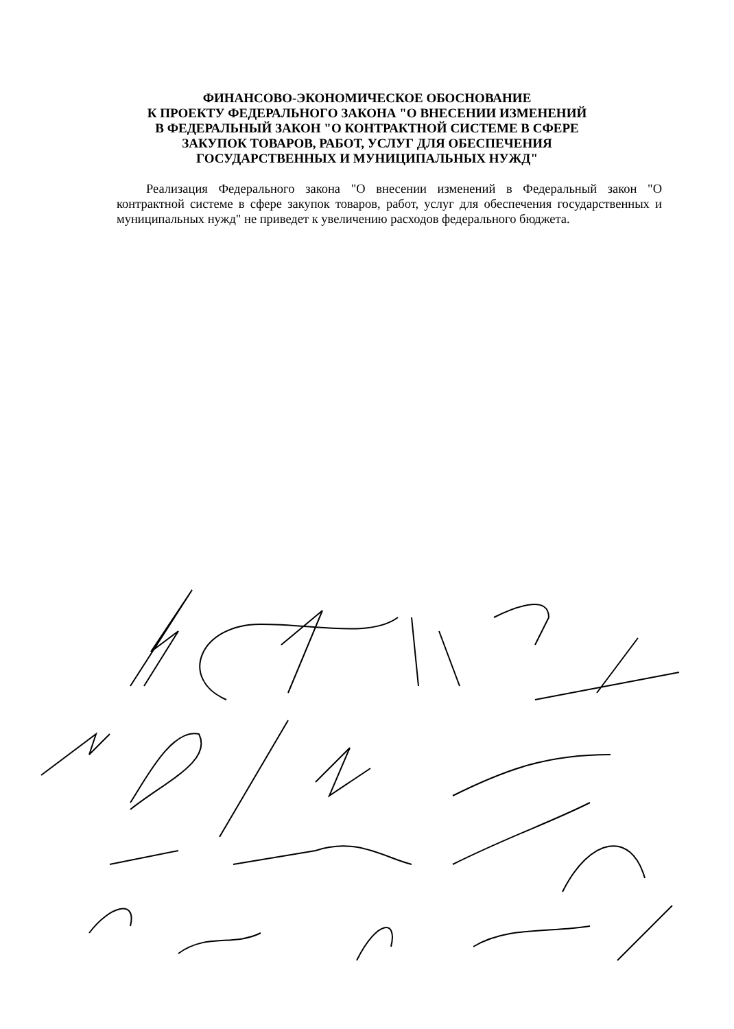ФИНАНСОВО-ЭКОНОМИЧЕСКОЕ ОБОСНОВАНИЕ
К ПРОЕКТУ ФЕДЕРАЛЬНОГО ЗАКОНА "О ВНЕСЕНИИ ИЗМЕНЕНИЙ
В ФЕДЕРАЛЬНЫЙ ЗАКОН "О КОНТРАКТНОЙ СИСТЕМЕ В СФЕРЕ
ЗАКУПОК ТОВАРОВ, РАБОТ, УСЛУГ ДЛЯ ОБЕСПЕЧЕНИЯ
ГОСУДАРСТВЕННЫХ И МУНИЦИПАЛЬНЫХ НУЖД"
Реализация Федерального закона "О внесении изменений в Федеральный закон "О контрактной системе в сфере закупок товаров, работ, услуг для обеспечения государственных и муниципальных нужд" не приведет к увеличению расходов федерального бюджета.